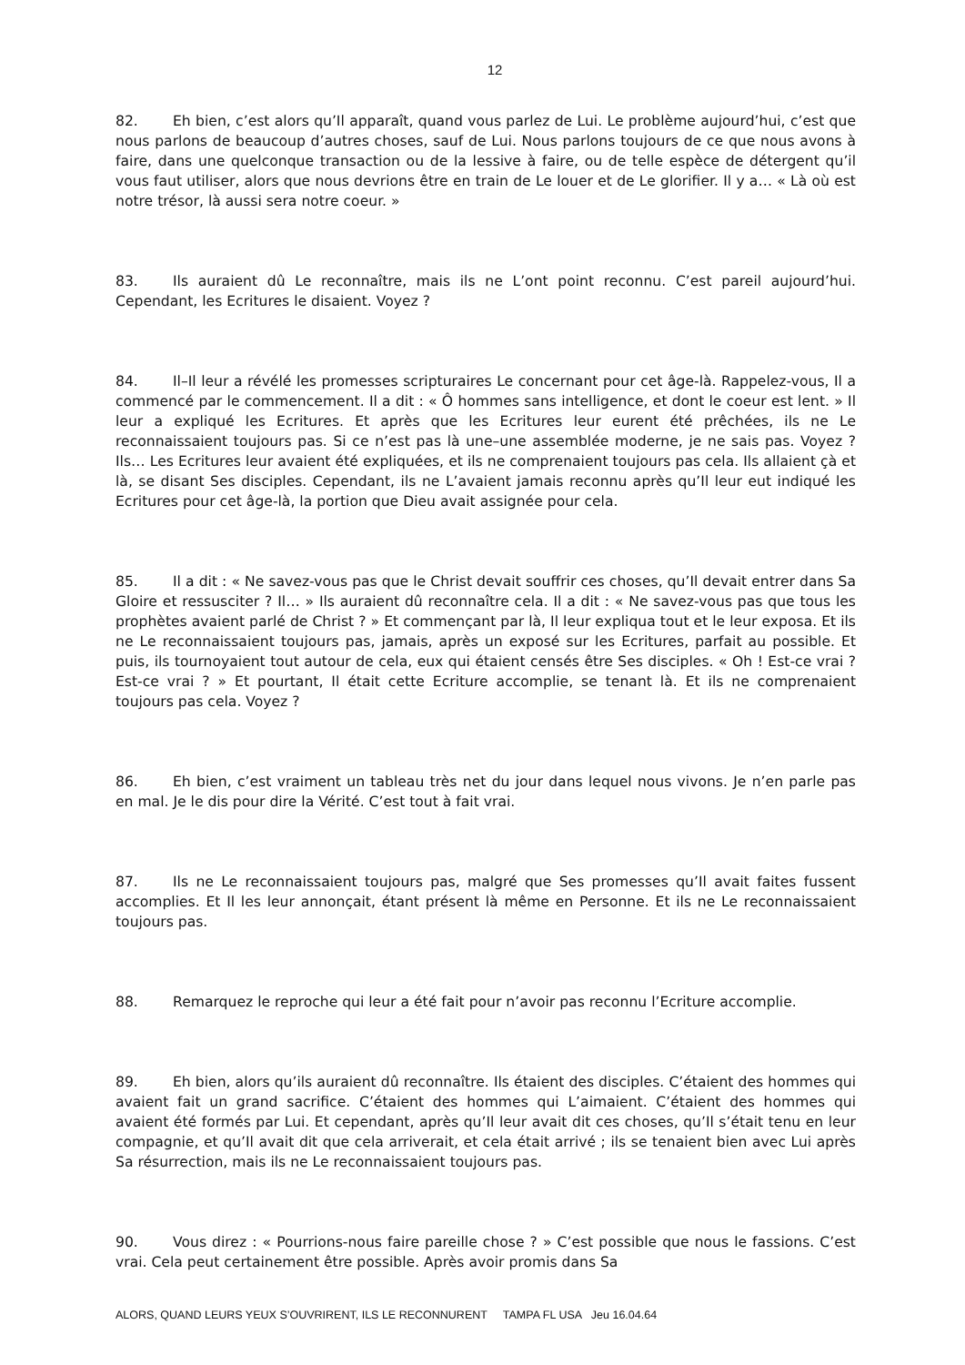12
82. Eh bien, c’est alors qu’Il apparaît, quand vous parlez de Lui. Le problème aujourd’hui, c’est que nous parlons de beaucoup d’autres choses, sauf de Lui. Nous parlons toujours de ce que nous avons à faire, dans une quelconque transaction ou de la lessive à faire, ou de telle espèce de détergent qu’il vous faut utiliser, alors que nous devrions être en train de Le louer et de Le glorifier. Il y a… « Là où est notre trésor, là aussi sera notre coeur. »
83. Ils auraient dû Le reconnaître, mais ils ne L’ont point reconnu. C’est pareil aujourd’hui. Cependant, les Ecritures le disaient. Voyez ?
84. Il–Il leur a révélé les promesses scripturaires Le concernant pour cet âge-là. Rappelez-vous, Il a commencé par le commencement. Il a dit : « Ô hommes sans intelligence, et dont le coeur est lent. » Il leur a expliqué les Ecritures. Et après que les Ecritures leur eurent été prêchées, ils ne Le reconnaissaient toujours pas. Si ce n’est pas là une–une assemblée moderne, je ne sais pas. Voyez ? Ils… Les Ecritures leur avaient été expliquées, et ils ne comprenaient toujours pas cela. Ils allaient çà et là, se disant Ses disciples. Cependant, ils ne L’avaient jamais reconnu après qu’Il leur eut indiqué les Ecritures pour cet âge-là, la portion que Dieu avait assignée pour cela.
85. Il a dit : « Ne savez-vous pas que le Christ devait souffrir ces choses, qu’Il devait entrer dans Sa Gloire et ressusciter ? Il… » Ils auraient dû reconnaître cela. Il a dit : « Ne savez-vous pas que tous les prophètes avaient parlé de Christ ? » Et commençant par là, Il leur expliqua tout et le leur exposa. Et ils ne Le reconnaissaient toujours pas, jamais, après un exposé sur les Ecritures, parfait au possible. Et puis, ils tournoyaient tout autour de cela, eux qui étaient censés être Ses disciples. « Oh ! Est-ce vrai ? Est-ce vrai ? » Et pourtant, Il était cette Ecriture accomplie, se tenant là. Et ils ne comprenaient toujours pas cela. Voyez ?
86. Eh bien, c’est vraiment un tableau très net du jour dans lequel nous vivons. Je n’en parle pas en mal. Je le dis pour dire la Vérité. C’est tout à fait vrai.
87. Ils ne Le reconnaissaient toujours pas, malgré que Ses promesses qu’Il avait faites fussent accomplies. Et Il les leur annonçait, étant présent là même en Personne. Et ils ne Le reconnaissaient toujours pas.
88. Remarquez le reproche qui leur a été fait pour n’avoir pas reconnu l’Ecriture accomplie.
89. Eh bien, alors qu’ils auraient dû reconnaître. Ils étaient des disciples. C’étaient des hommes qui avaient fait un grand sacrifice. C’étaient des hommes qui L’aimaient. C’étaient des hommes qui avaient été formés par Lui. Et cependant, après qu’Il leur avait dit ces choses, qu’Il s’était tenu en leur compagnie, et qu’Il avait dit que cela arriverait, et cela était arrivé ; ils se tenaient bien avec Lui après Sa résurrection, mais ils ne Le reconnaissaient toujours pas.
90. Vous direz : « Pourrions-nous faire pareille chose ? » C’est possible que nous le fassions. C’est vrai. Cela peut certainement être possible. Après avoir promis dans Sa
ALORS, QUAND LEURS YEUX S’OUVRIRENT, ILS LE RECONNURENT TAMPA FL USA Jeu 16.04.64